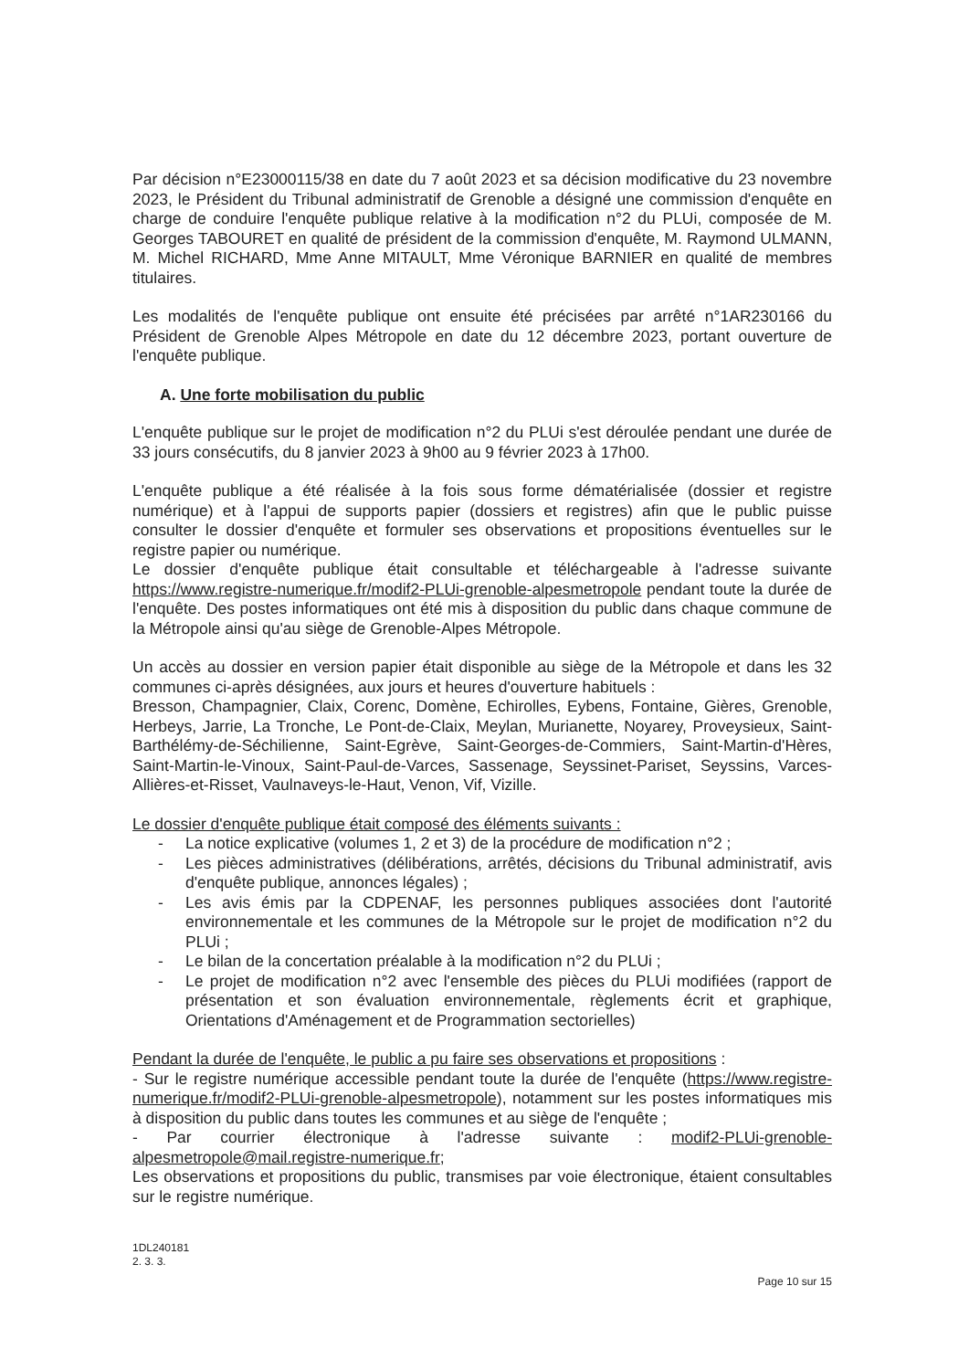Par décision n°E23000115/38 en date du 7 août 2023 et sa décision modificative du 23 novembre 2023, le Président du Tribunal administratif de Grenoble a désigné une commission d'enquête en charge de conduire l'enquête publique relative à la modification n°2 du PLUi, composée de M. Georges TABOURET en qualité de président de la commission d'enquête, M. Raymond ULMANN, M. Michel RICHARD, Mme Anne MITAULT, Mme Véronique BARNIER en qualité de membres titulaires.
Les modalités de l'enquête publique ont ensuite été précisées par arrêté n°1AR230166 du Président de Grenoble Alpes Métropole en date du 12 décembre 2023, portant ouverture de l'enquête publique.
A. Une forte mobilisation du public
L'enquête publique sur le projet de modification n°2 du PLUi s'est déroulée pendant une durée de 33 jours consécutifs, du 8 janvier 2023 à 9h00 au 9 février 2023 à 17h00.
L'enquête publique a été réalisée à la fois sous forme dématérialisée (dossier et registre numérique) et à l'appui de supports papier (dossiers et registres) afin que le public puisse consulter le dossier d'enquête et formuler ses observations et propositions éventuelles sur le registre papier ou numérique.
Le dossier d'enquête publique était consultable et téléchargeable à l'adresse suivante https://www.registre-numerique.fr/modif2-PLUi-grenoble-alpesmetropole pendant toute la durée de l'enquête. Des postes informatiques ont été mis à disposition du public dans chaque commune de la Métropole ainsi qu'au siège de Grenoble-Alpes Métropole.
Un accès au dossier en version papier était disponible au siège de la Métropole et dans les 32 communes ci-après désignées, aux jours et heures d'ouverture habituels :
Bresson, Champagnier, Claix, Corenc, Domène, Echirolles, Eybens, Fontaine, Gières, Grenoble, Herbeys, Jarrie, La Tronche, Le Pont-de-Claix, Meylan, Murianette, Noyarey, Proveysieux, Saint-Barthélémy-de-Séchilienne, Saint-Egrève, Saint-Georges-de-Commiers, Saint-Martin-d'Hères, Saint-Martin-le-Vinoux, Saint-Paul-de-Varces, Sassenage, Seyssinet-Pariset, Seyssins, Varces-Allières-et-Risset, Vaulnaveys-le-Haut, Venon, Vif, Vizille.
Le dossier d'enquête publique était composé des éléments suivants :
- La notice explicative (volumes 1, 2 et 3) de la procédure de modification n°2 ;
- Les pièces administratives (délibérations, arrêtés, décisions du Tribunal administratif, avis d'enquête publique, annonces légales) ;
- Les avis émis par la CDPENAF, les personnes publiques associées dont l'autorité environnementale et les communes de la Métropole sur le projet de modification n°2 du PLUi ;
- Le bilan de la concertation préalable à la modification n°2 du PLUi ;
- Le projet de modification n°2 avec l'ensemble des pièces du PLUi modifiées (rapport de présentation et son évaluation environnementale, règlements écrit et graphique, Orientations d'Aménagement et de Programmation sectorielles)
Pendant la durée de l'enquête, le public a pu faire ses observations et propositions :
- Sur le registre numérique accessible pendant toute la durée de l'enquête (https://www.registre-numerique.fr/modif2-PLUi-grenoble-alpesmetropole), notamment sur les postes informatiques mis à disposition du public dans toutes les communes et au siège de l'enquête ;
- Par courrier électronique à l'adresse suivante : modif2-PLUi-grenoble-alpesmetropole@mail.registre-numerique.fr;
Les observations et propositions du public, transmises par voie électronique, étaient consultables sur le registre numérique.
1DL240181
2. 3. 3.
Page 10 sur 15